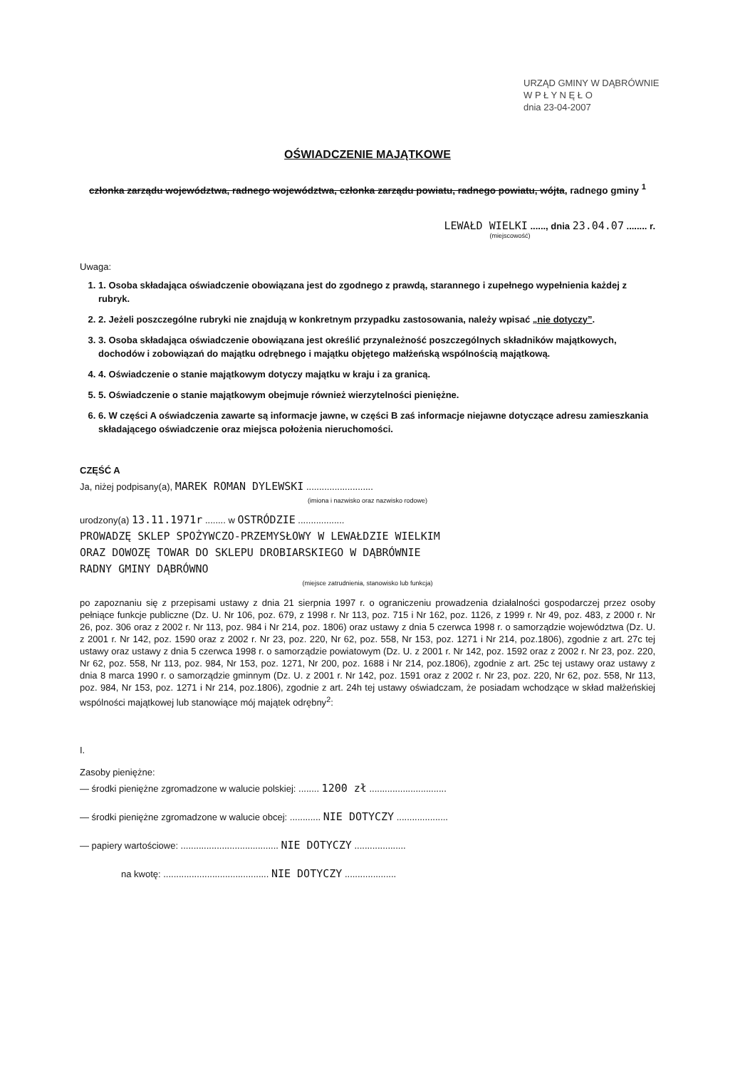URZĄD GMINY W DĄBRÓWNIE
W P Ł Y N Ę Ł O
dnia 23-04-2007
OŚWIADCZENIE MAJĄTKOWE
członka zarządu województwa, radnego województwa, członka zarządu powiatu, radnego powiatu, wójta, radnego gminy <sup>1</sup>
LEWAŁD WIELKI ......, dnia 23.04.07 ........ r.
(miejscowość)
Uwaga:
1. 1. Osoba składająca oświadczenie obowiązana jest do zgodnego z prawdą, starannego i zupełnego wypełnienia każdej z rubryk.
2. 2. Jeżeli poszczególne rubryki nie znajdują w konkretnym przypadku zastosowania, należy wpisać „nie dotyczy”.
3. 3. Osoba składająca oświadczenie obowiązana jest określić przynależność poszczególnych składników majątkowych, dochodów i zobowiązań do majątku odrębnego i majątku objętego małżeńską wspólnością majątkową.
4. 4. Oświadczenie o stanie majątkowym dotyczy majątku w kraju i za granicą.
5. 5. Oświadczenie o stanie majątkowym obejmuje również wierzytelności pieniężne.
6. 6. W części A oświadczenia zawarte są informacje jawne, w części B zaś informacje niejawne dotyczące adresu zamieszkania składającego oświadczenie oraz miejsca położenia nieruchomości.
CZĘŚĆ A
Ja, niżej podpisany(a), MAREK ROMAN DYLEWSKI ..........................
(imiona i nazwisko oraz nazwisko rodowe)
urodzony(a) 13.11.1971r ........ w OSTRÓDZIE ..................
PROWADZĘ SKLEP SPOŻYWCZO-PRZEMYSŁOWY W LEWAŁDZIE WIELKIM
ORAZ DOWOZĘ TOWAR DO SKLEPU DROBIARSKIEGO W DĄBRÓWNIE
RADNY GMINY DĄBRÓWNO
(miejsce zatrudnienia, stanowisko lub funkcja)
po zapoznaniu się z przepisami ustawy z dnia 21 sierpnia 1997 r. o ograniczeniu prowadzenia działalności gospodarczej przez osoby pełniące funkcje publiczne (Dz. U. Nr 106, poz. 679, z 1998 r. Nr 113, poz. 715 i Nr 162, poz. 1126, z 1999 r. Nr 49, poz. 483, z 2000 r. Nr 26, poz. 306 oraz z 2002 r. Nr 113, poz. 984 i Nr 214, poz. 1806) oraz ustawy z dnia 5 czerwca 1998 r. o samorządzie województwa (Dz. U. z 2001 r. Nr 142, poz. 1590 oraz z 2002 r. Nr 23, poz. 220, Nr 62, poz. 558, Nr 153, poz. 1271 i Nr 214, poz.1806), zgodnie z art. 27c tej ustawy oraz ustawy z dnia 5 czerwca 1998 r. o samorządzie powiatowym (Dz. U. z 2001 r. Nr 142, poz. 1592 oraz z 2002 r. Nr 23, poz. 220, Nr 62, poz. 558, Nr 113, poz. 984, Nr 153, poz. 1271, Nr 200, poz. 1688 i Nr 214, poz.1806), zgodnie z art. 25c tej ustawy oraz ustawy z dnia 8 marca 1990 r. o samorządzie gminnym (Dz. U. z 2001 r. Nr 142, poz. 1591 oraz z 2002 r. Nr 23, poz. 220, Nr 62, poz. 558, Nr 113, poz. 984, Nr 153, poz. 1271 i Nr 214, poz.1806), zgodnie z art. 24h tej ustawy oświadczam, że posiadam wchodzące w skład małżeńskiej wspólności majątkowej lub stanowiące mój majątek odrębny<sup>2</sup>:
I.
Zasoby pieniężne:
— środki pieniężne zgromadzone w walucie polskiej: ........ 1200 zł ..............................
— środki pieniężne zgromadzone w walucie obcej: ............ NIE DOTYCZY ....................
— papiery wartościowe: ...................................... NIE DOTYCZY ....................
na kwotę: ......................................... NIE DOTYCZY ....................